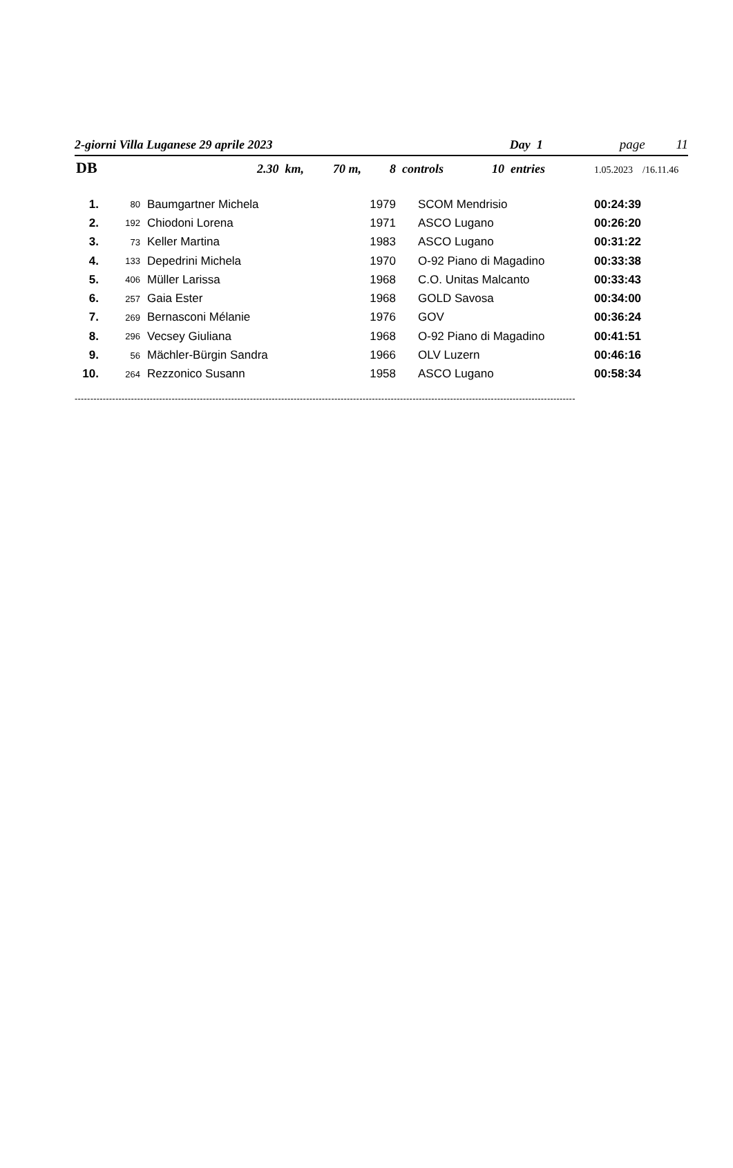2-giorni Villa Luganese 29 aprile 2023 Day 1 page 11
DB 2.30 km, 70 m, 8 controls 10 entries 1.05.2023 /16.11.46
| 1. | 80 | Baumgartner Michela | 1979 | SCOM Mendrisio | 00:24:39 |
| 2. | 192 | Chiodoni Lorena | 1971 | ASCO Lugano | 00:26:20 |
| 3. | 73 | Keller Martina | 1983 | ASCO Lugano | 00:31:22 |
| 4. | 133 | Depedrini Michela | 1970 | O-92 Piano di Magadino | 00:33:38 |
| 5. | 406 | Müller Larissa | 1968 | C.O. Unitas Malcanto | 00:33:43 |
| 6. | 257 | Gaia Ester | 1968 | GOLD Savosa | 00:34:00 |
| 7. | 269 | Bernasconi Mélanie | 1976 | GOV | 00:36:24 |
| 8. | 296 | Vecsey Giuliana | 1968 | O-92 Piano di Magadino | 00:41:51 |
| 9. | 56 | Mächler-Bürgin Sandra | 1966 | OLV Luzern | 00:46:16 |
| 10. | 264 | Rezzonico Susann | 1958 | ASCO Lugano | 00:58:34 |
----------------------------------------------------------------------------------------------------------------------------------------------------------------